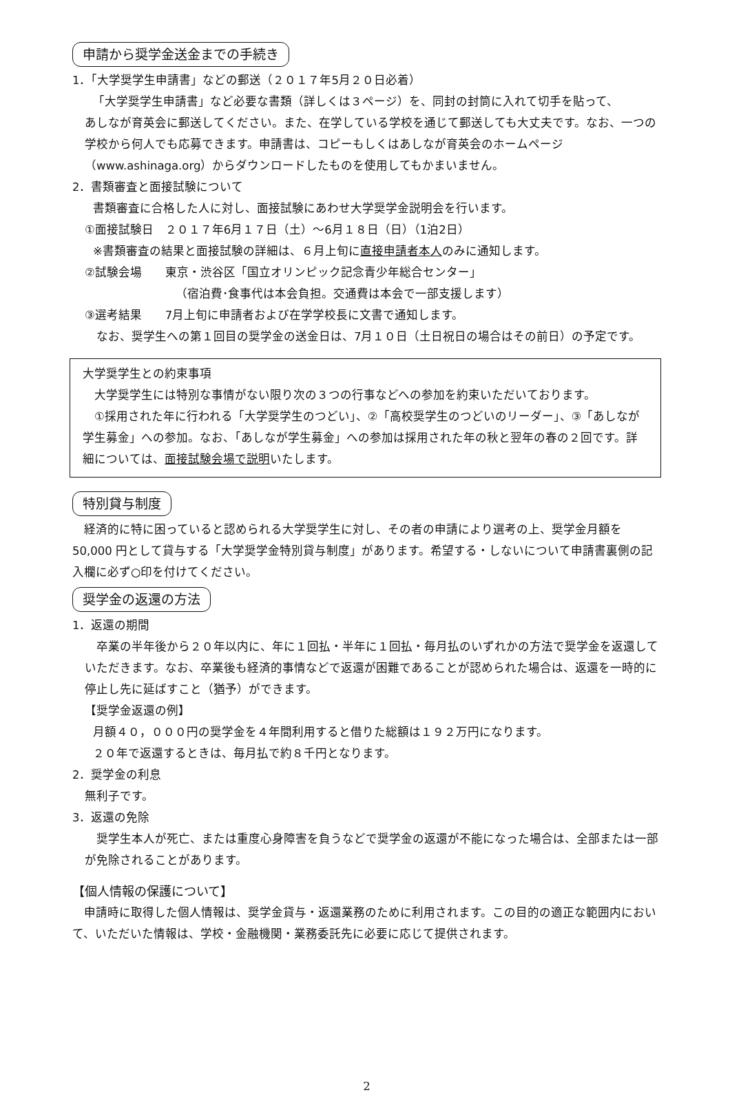申請から奨学金送金までの手続き
1．「大学奨学生申請書」などの郵送（２０１７年5月２０日必着）
「大学奨学生申請書」など必要な書類（詳しくは３ページ）を、同封の封筒に入れて切手を貼って、
あしなが育英会に郵送してください。また、在学している学校を通じて郵送しても大丈夫です。なお、一つの学校から何人でも応募できます。申請書は、コピーもしくはあしなが育英会のホームページ（www.ashinaga.org）からダウンロードしたものを使用してもかまいません。
2．書類審査と面接試験について
書類審査に合格した人に対し、面接試験にあわせ大学奨学金説明会を行います。
①面接試験日　２０１７年6月１７日（土）～6月１８日（日）（1泊2日）
※書類審査の結果と面接試験の詳細は、６月上旬に直接申請者本人のみに通知します。
②試験会場　　東京・渋谷区「国立オリンピック記念青少年総合センター」
（宿泊費･食事代は本会負担。交通費は本会で一部支援します）
③選考結果　　7月上旬に申請者および在学学校長に文書で通知します。
　なお、奨学生への第１回目の奨学金の送金日は、7月１０日（土日祝日の場合はその前日）の予定です。
大学奨学生との約束事項
　大学奨学生には特別な事情がない限り次の３つの行事などへの参加を約束いただいております。
　①採用された年に行われる「大学奨学生のつどい」、②「高校奨学生のつどいのリーダー」、③「あしなが学生募金」への参加。なお、「あしなが学生募金」への参加は採用された年の秋と翌年の春の２回です。詳細については、面接試験会場で説明いたします。
特別貸与制度
　経済的に特に困っていると認められる大学奨学生に対し、その者の申請により選考の上、奨学金月額を 50,000 円として貸与する「大学奨学金特別貸与制度」があります。希望する・しないについて申請書裏側の記入欄に必ず○印を付けてください。
奨学金の返還の方法
1．返還の期間
　卒業の半年後から２０年以内に、年に１回払・半年に１回払・毎月払のいずれかの方法で奨学金を返還していただきます。なお、卒業後も経済的事情などで返還が困難であることが認められた場合は、返還を一時的に停止し先に延ばすこと（猶予）ができます。
【奨学金返還の例】
月額４０，０００円の奨学金を４年間利用すると借りた総額は１９２万円になります。
２０年で返還するときは、毎月払で約８千円となります。
2．奨学金の利息
無利子です。
3．返還の免除
　奨学生本人が死亡、または重度心身障害を負うなどで奨学金の返還が不能になった場合は、全部または一部が免除されることがあります。
【個人情報の保護について】
　申請時に取得した個人情報は、奨学金貸与・返還業務のために利用されます。この目的の適正な範囲内において、いただいた情報は、学校・金融機関・業務委託先に必要に応じて提供されます。
2